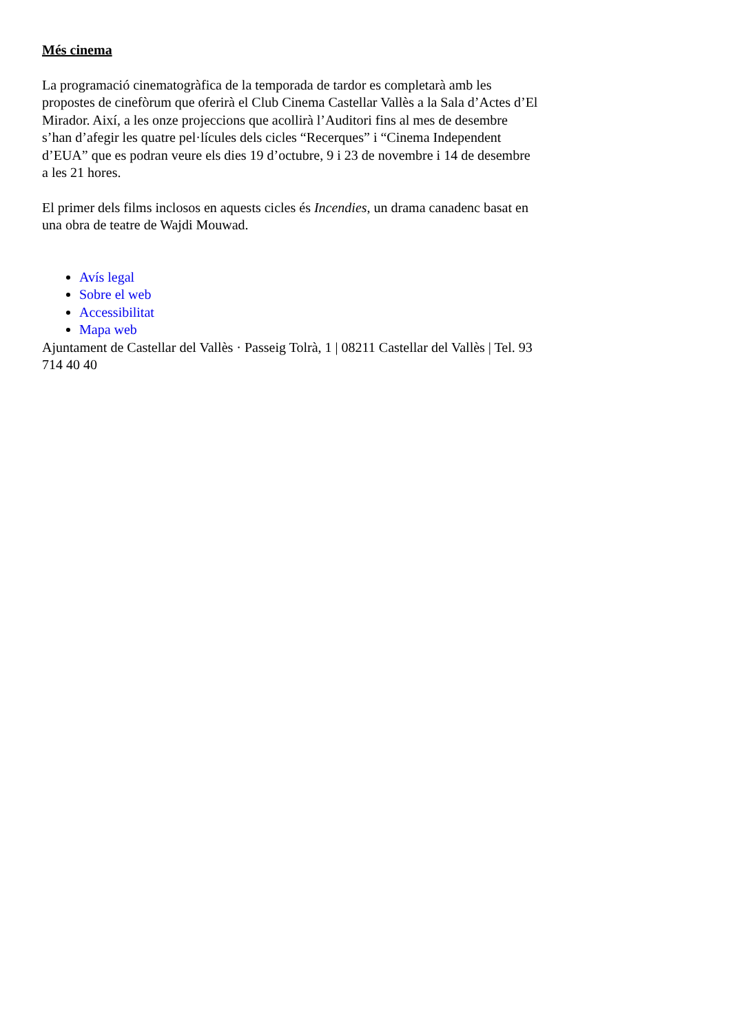Més cinema
La programació cinematogràfica de la temporada de tardor es completarà amb les propostes de cinefòrum que oferirà el Club Cinema Castellar Vallès a la Sala d’Actes d’El Mirador. Així, a les onze projeccions que acollirà l’Auditori fins al mes de desembre s’han d’afegir les quatre pel·lícules dels cicles “Recerques” i “Cinema Independent d’EUA” que es podran veure els dies 19 d’octubre, 9 i 23 de novembre i 14 de desembre a les 21 hores.
El primer dels films inclosos en aquests cicles és Incendies, un drama canadenc basat en una obra de teatre de Wajdi Mouwad.
Avís legal
Sobre el web
Accessibilitat
Mapa web
Ajuntament de Castellar del Vallès · Passeig Tolrà, 1 | 08211 Castellar del Vallès | Tel. 93 714 40 40